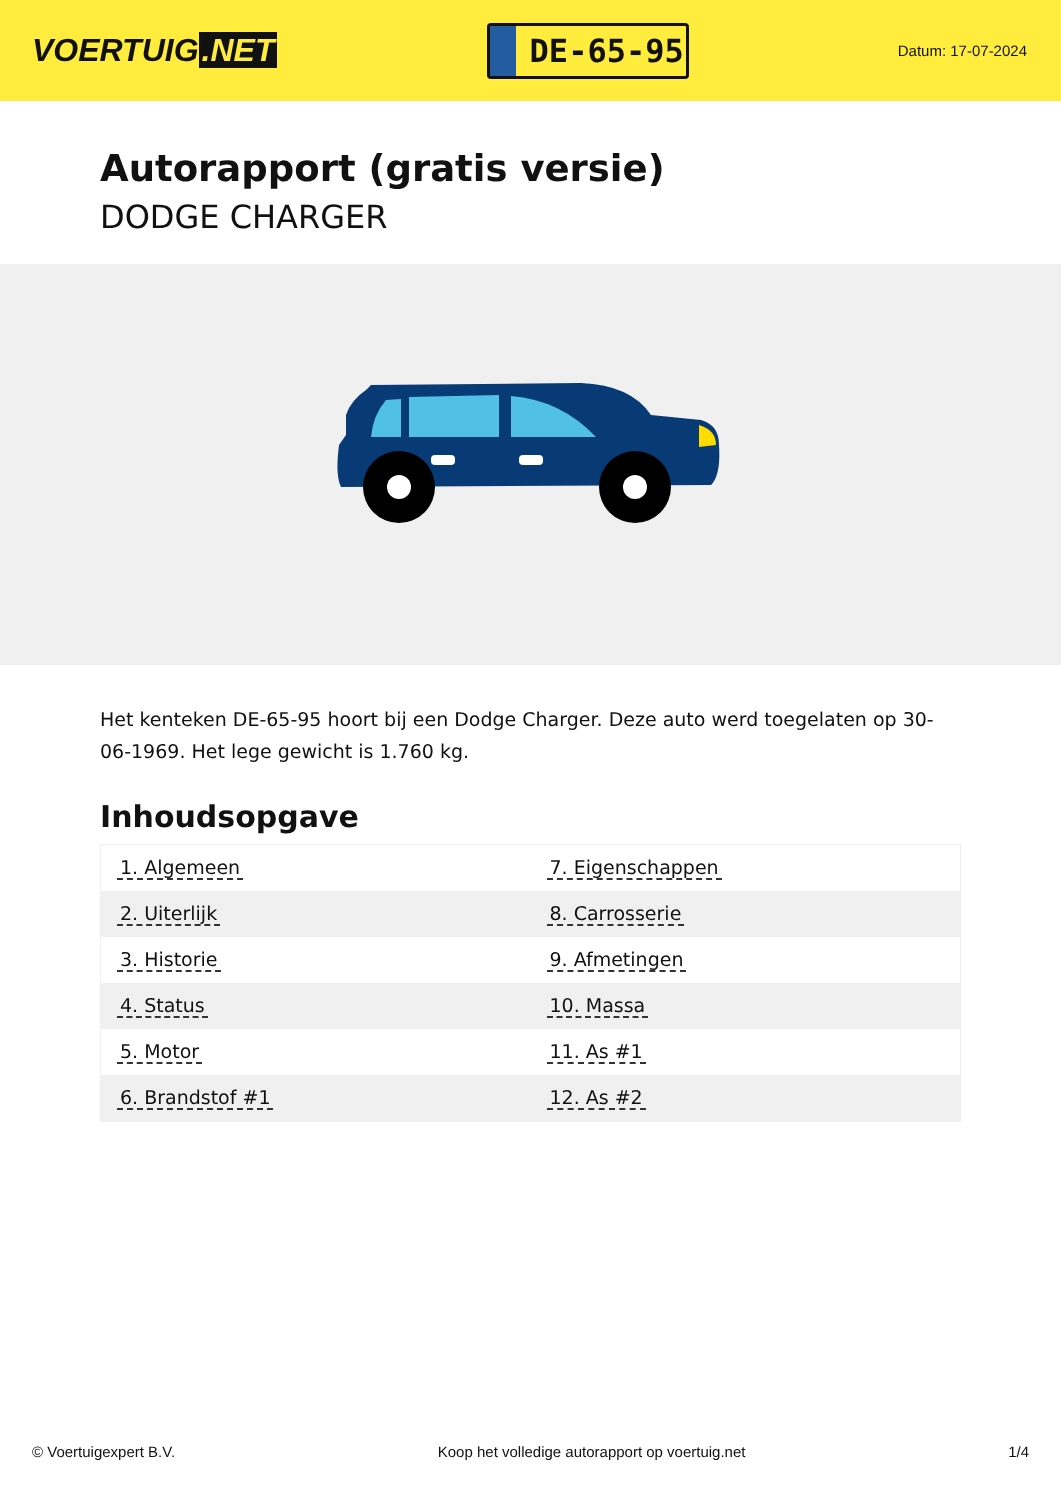VOERTUIG.NET
DE-65-95
Datum: 17-07-2024
Autorapport (gratis versie)
DODGE CHARGER
Het kenteken DE-65-95 hoort bij een Dodge Charger. Deze auto werd toegelaten op 30-06-1969. Het lege gewicht is 1.760 kg.
Inhoudsopgave
| 1. Algemeen | 7. Eigenschappen |
| 2. Uiterlijk | 8. Carrosserie |
| 3. Historie | 9. Afmetingen |
| 4. Status | 10. Massa |
| 5. Motor | 11. As #1 |
| 6. Brandstof #1 | 12. As #2 |
© Voertuigexpert B.V. Koop het volledige autorapport op voertuig.net
1/4